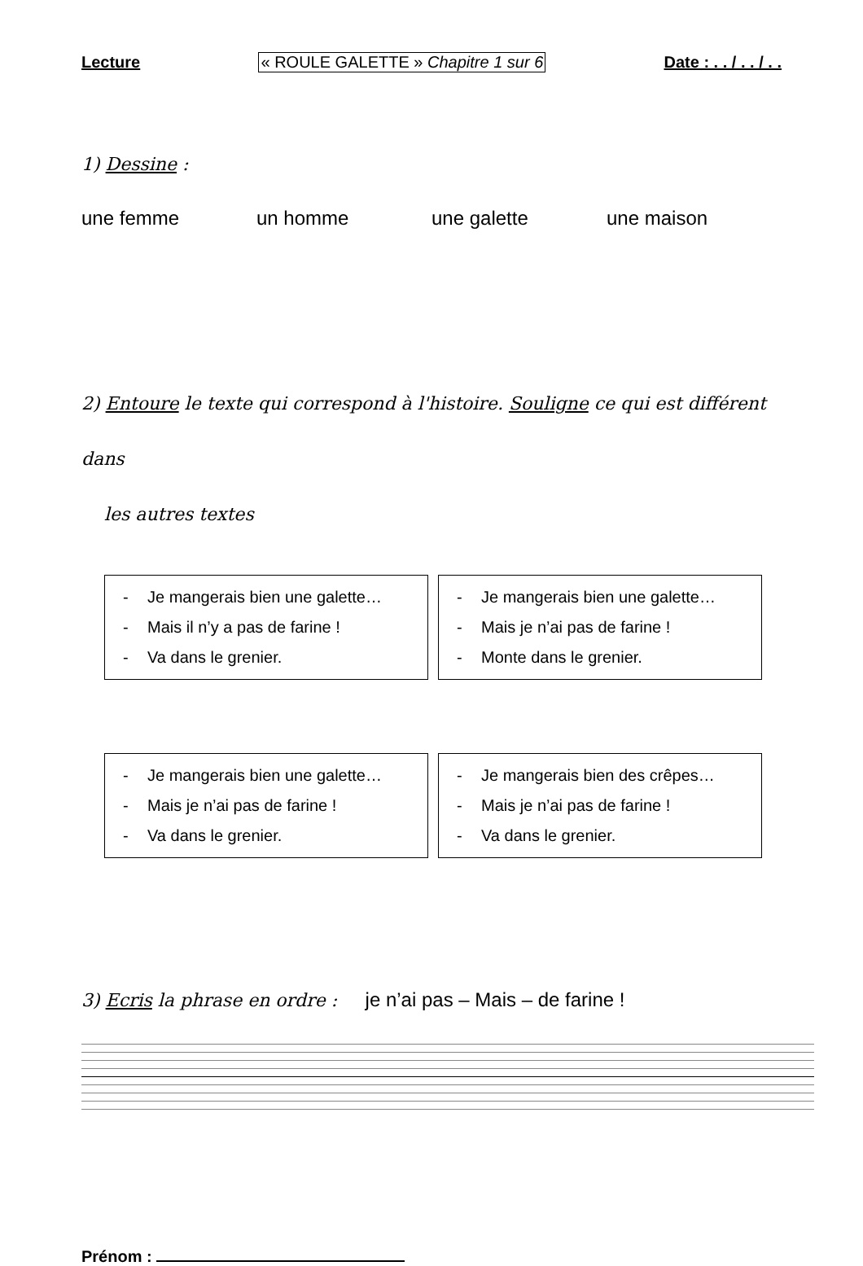Lecture « ROULE GALETTE » Chapitre 1 sur 6 Date : . . / . . / . .
1) Dessine :
une femme un homme une galette une maison
2) Entoure le texte qui correspond à l'histoire. Souligne ce qui est différent dans
les autres textes
- Je mangerais bien une galette…
- Mais il n’y a pas de farine !
- Va dans le grenier.
- Je mangerais bien une galette…
- Mais je n’ai pas de farine !
- Monte dans le grenier.
- Je mangerais bien une galette…
- Mais je n’ai pas de farine !
- Va dans le grenier.
- Je mangerais bien des crêpes…
- Mais je n’ai pas de farine !
- Va dans le grenier.
3) Ecris la phrase en ordre : je n’ai pas – Mais – de farine !
Prénom :